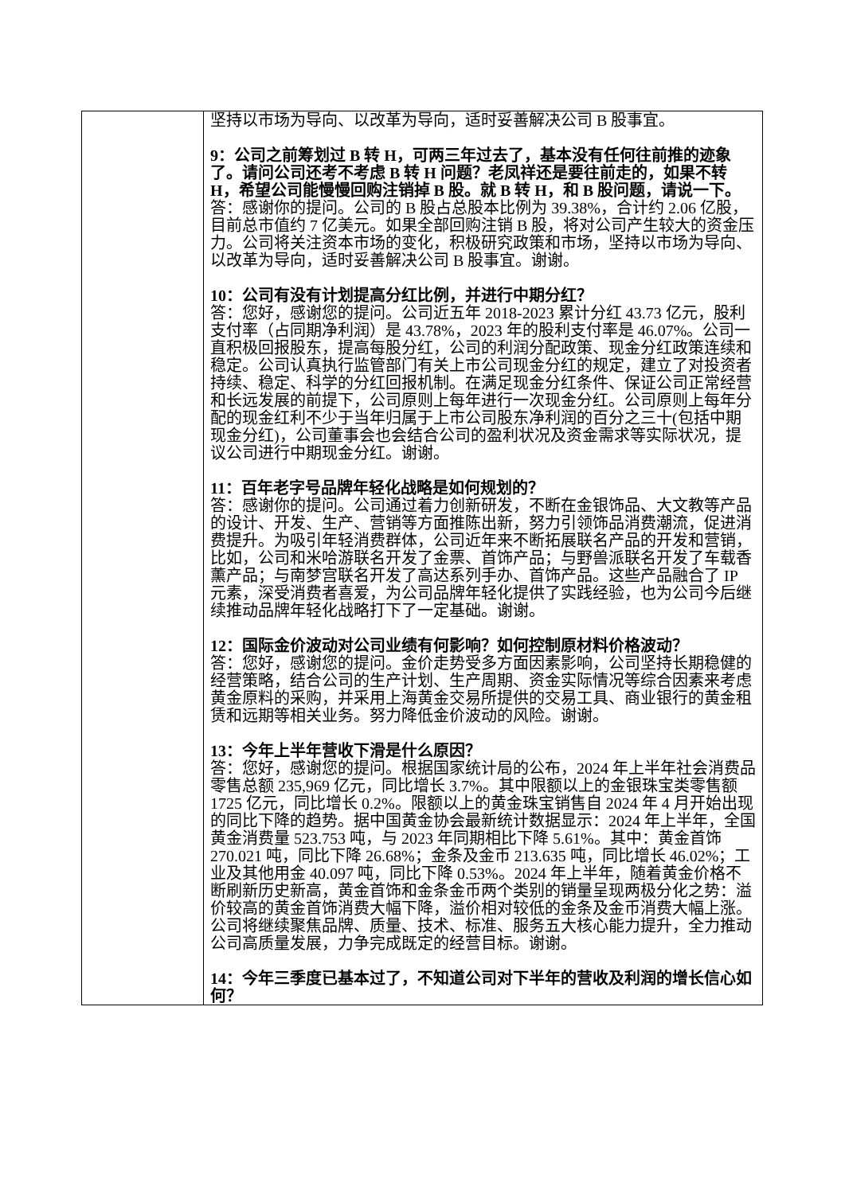| | 坚持以市场为导向、以改革为导向，适时妥善解决公司 B 股事宜。 9：公司之前筹划过 B 转 H，可两三年过去了，基本没有任何往前推的迹象了。请问公司还考不考虑 B 转 H 问题？老凤祥还是要往前走的，如果不转 H，希望公司能慢慢回购注销掉 B 股。就 B 转 H，和 B 股问题，请说一下。 答：感谢你的提问。公司的 B 股占总股本比例为 39.38%，合计约 2.06 亿股，目前总市值约 7 亿美元。如果全部回购注销 B 股，将对公司产生较大的资金压力。公司将关注资本市场的变化，积极研究政策和市场，坚持以市场为导向、以改革为导向，适时妥善解决公司 B 股事宜。谢谢。 10：公司有没有计划提高分红比例，并进行中期分红？ 答：您好，感谢您的提问。公司近五年 2018-2023 累计分红 43.73 亿元，股利支付率（占同期净利润）是 43.78%，2023 年的股利支付率是 46.07%。公司一直积极回报股东，提高每股分红，公司的利润分配政策、现金分红政策连续和稳定。公司认真执行监管部门有关上市公司现金分红的规定，建立了对投资者持续、稳定、科学的分红回报机制。在满足现金分红条件、保证公司正常经营和长远发展的前提下，公司原则上每年进行一次现金分红。公司原则上每年分配的现金红利不少于当年归属于上市公司股东净利润的百分之三十(包括中期现金分红)，公司董事会也会结合公司的盈利状况及资金需求等实际状况，提议公司进行中期现金分红。谢谢。 11：百年老字号品牌年轻化战略是如何规划的？ 答：感谢你的提问。公司通过着力创新研发，不断在金银饰品、大文教等产品的设计、开发、生产、营销等方面推陈出新，努力引领饰品消费潮流，促进消费提升。为吸引年轻消费群体，公司近年来不断拓展联名产品的开发和营销，比如，公司和米哈游联名开发了金票、首饰产品；与野兽派联名开发了车载香薰产品；与南梦宫联名开发了高达系列手办、首饰产品。这些产品融合了 IP 元素，深受消费者喜爱，为公司品牌年轻化提供了实践经验，也为公司今后继续推动品牌年轻化战略打下了一定基础。谢谢。 12：国际金价波动对公司业绩有何影响？如何控制原材料价格波动？ 答：您好，感谢您的提问。金价走势受多方面因素影响，公司坚持长期稳健的经营策略，结合公司的生产计划、生产周期、资金实际情况等综合因素来考虑黄金原料的采购，并采用上海黄金交易所提供的交易工具、商业银行的黄金租赁和远期等相关业务。努力降低金价波动的风险。谢谢。 13：今年上半年营收下滑是什么原因？ 答：您好，感谢您的提问。根据国家统计局的公布，2024 年上半年社会消费品零售总额 235,969 亿元，同比增长 3.7%。其中限额以上的金银珠宝类零售额 1725 亿元，同比增长 0.2%。限额以上的黄金珠宝销售自 2024 年 4 月开始出现的同比下降的趋势。据中国黄金协会最新统计数据显示：2024 年上半年，全国黄金消费量 523.753 吨，与 2023 年同期相比下降 5.61%。其中：黄金首饰 270.021 吨，同比下降 26.68%；金条及金币 213.635 吨，同比增长 46.02%；工业及其他用金 40.097 吨，同比下降 0.53%。2024 年上半年，随着黄金价格不断刷新历史新高，黄金首饰和金条金币两个类别的销量呈现两极分化之势：溢价较高的黄金首饰消费大幅下降，溢价相对较低的金条及金币消费大幅上涨。公司将继续聚焦品牌、质量、技术、标准、服务五大核心能力提升，全力推动公司高质量发展，力争完成既定的经营目标。谢谢。 14：今年三季度已基本过了，不知道公司对下半年的营收及利润的增长信心如何？ |